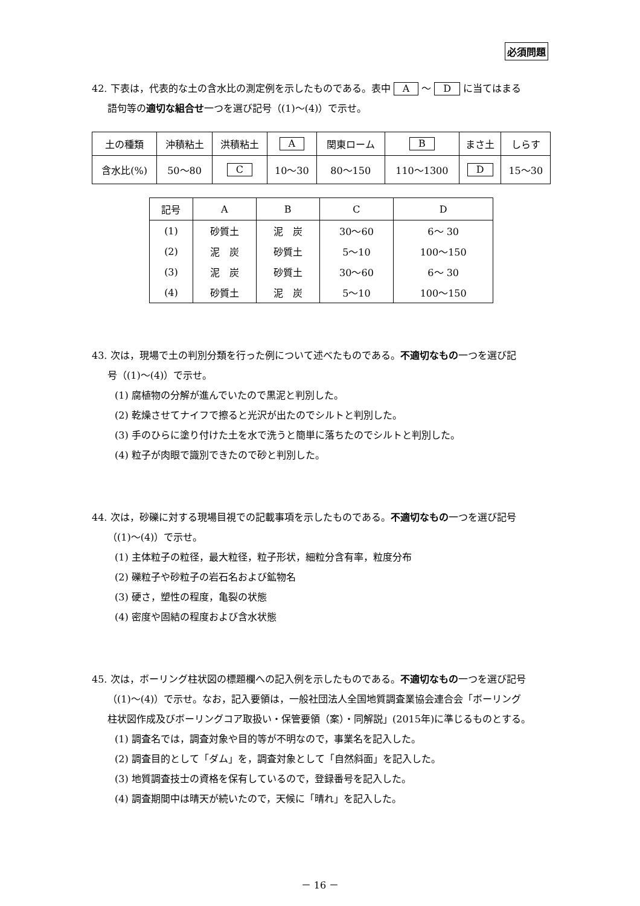必須問題
42. 下表は，代表的な土の含水比の測定例を示したものである。表中 A ～ D に当てはまる
語句等の適切な組合せ一つを選び記号（(1)～(4)）で示せ。
| 土の種類 | 沖積粘土 | 洪積粘土 | A | 関東ローム | B | まさ土 | しらす |
| 含水比(%) | 50～80 | C | 10～30 | 80～150 | 110～1300 | D | 15～30 |
| 記号 | A | B | C | D |
| --- | --- | --- | --- | --- |
| (1) | 砂質土 | 泥 炭 | 30～60 | 6～ 30 |
| (2) | 泥 炭 | 砂質土 | 5～10 | 100～150 |
| (3) | 泥 炭 | 砂質土 | 30～60 | 6～ 30 |
| (4) | 砂質土 | 泥 炭 | 5～10 | 100～150 |
43. 次は，現場で土の判別分類を行った例について述べたものである。不適切なもの一つを選び記
号（(1)～(4)）で示せ。
(1) 腐植物の分解が進んでいたので黒泥と判別した。
(2) 乾燥させてナイフで擦ると光沢が出たのでシルトと判別した。
(3) 手のひらに塗り付けた土を水で洗うと簡単に落ちたのでシルトと判別した。
(4) 粒子が肉眼で識別できたので砂と判別した。
44. 次は，砂礫に対する現場目視での記載事項を示したものである。不適切なもの一つを選び記号
（(1)～(4)）で示せ。
(1) 主体粒子の粒径，最大粒径，粒子形状，細粒分含有率，粒度分布
(2) 礫粒子や砂粒子の岩石名および鉱物名
(3) 硬さ，塑性の程度，亀裂の状態
(4) 密度や固結の程度および含水状態
45. 次は，ボーリング柱状図の標題欄への記入例を示したものである。不適切なもの一つを選び記号
（(1)～(4)）で示せ。なお，記入要領は，一般社団法人全国地質調査業協会連合会「ボーリング
柱状図作成及びボーリングコア取扱い・保管要領（案）・同解説」(2015年)に準じるものとする。
(1) 調査名では，調査対象や目的等が不明なので，事業名を記入した。
(2) 調査目的として「ダム」を，調査対象として「自然斜面」を記入した。
(3) 地質調査技士の資格を保有しているので，登録番号を記入した。
(4) 調査期間中は晴天が続いたので，天候に「晴れ」を記入した。
－ 16 －